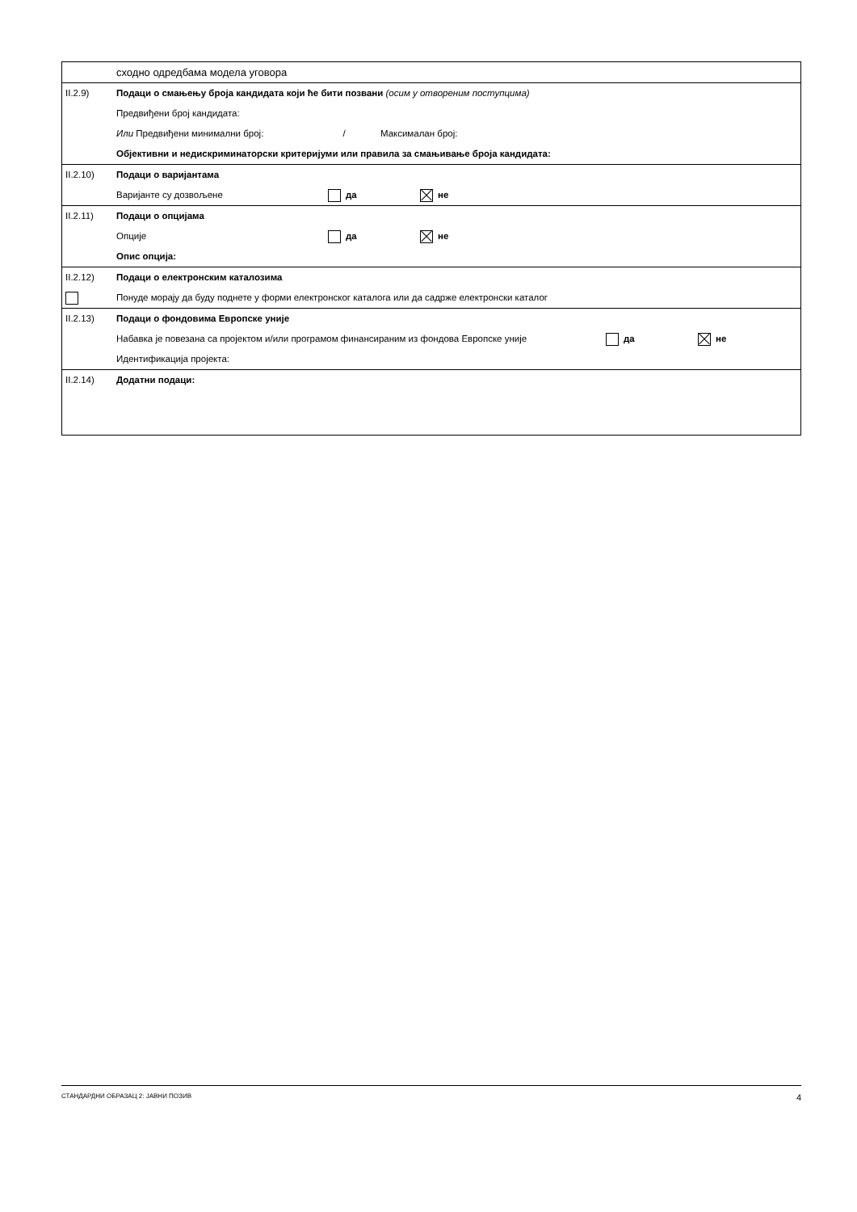| | сходно одредбама модела уговора |
| II.2.9) | Подаци о смањењу броја кандидата који ће бити позвани (осим у отвореним поступцима) Предвиђени број кандидата: Или Предвиђени минимални број: / Максималан број: Објективни и недискриминаторски критеријуми или правила за смањивање броја кандидата: |
| II.2.10) | Подаци о варијантама Варијанте су дозвољене да не |
| II.2.11) | Подаци о опцијама Опције да не Опис опција: |
| II.2.12) | Подаци о електронским каталозима Понуде морају да буду поднете у форми електронског каталога или да садрже електронски каталог |
| II.2.13) | Подаци о фондовима Европске уније Набавка је повезана са пројектом и/или програмом финансираним из фондова Европске уније да не Идентификација пројекта: |
| II.2.14) | Додатни подаци: |
СТАНДАРДНИ ОБРАЗАЦ 2: ЈАВНИ ПОЗИВ 4